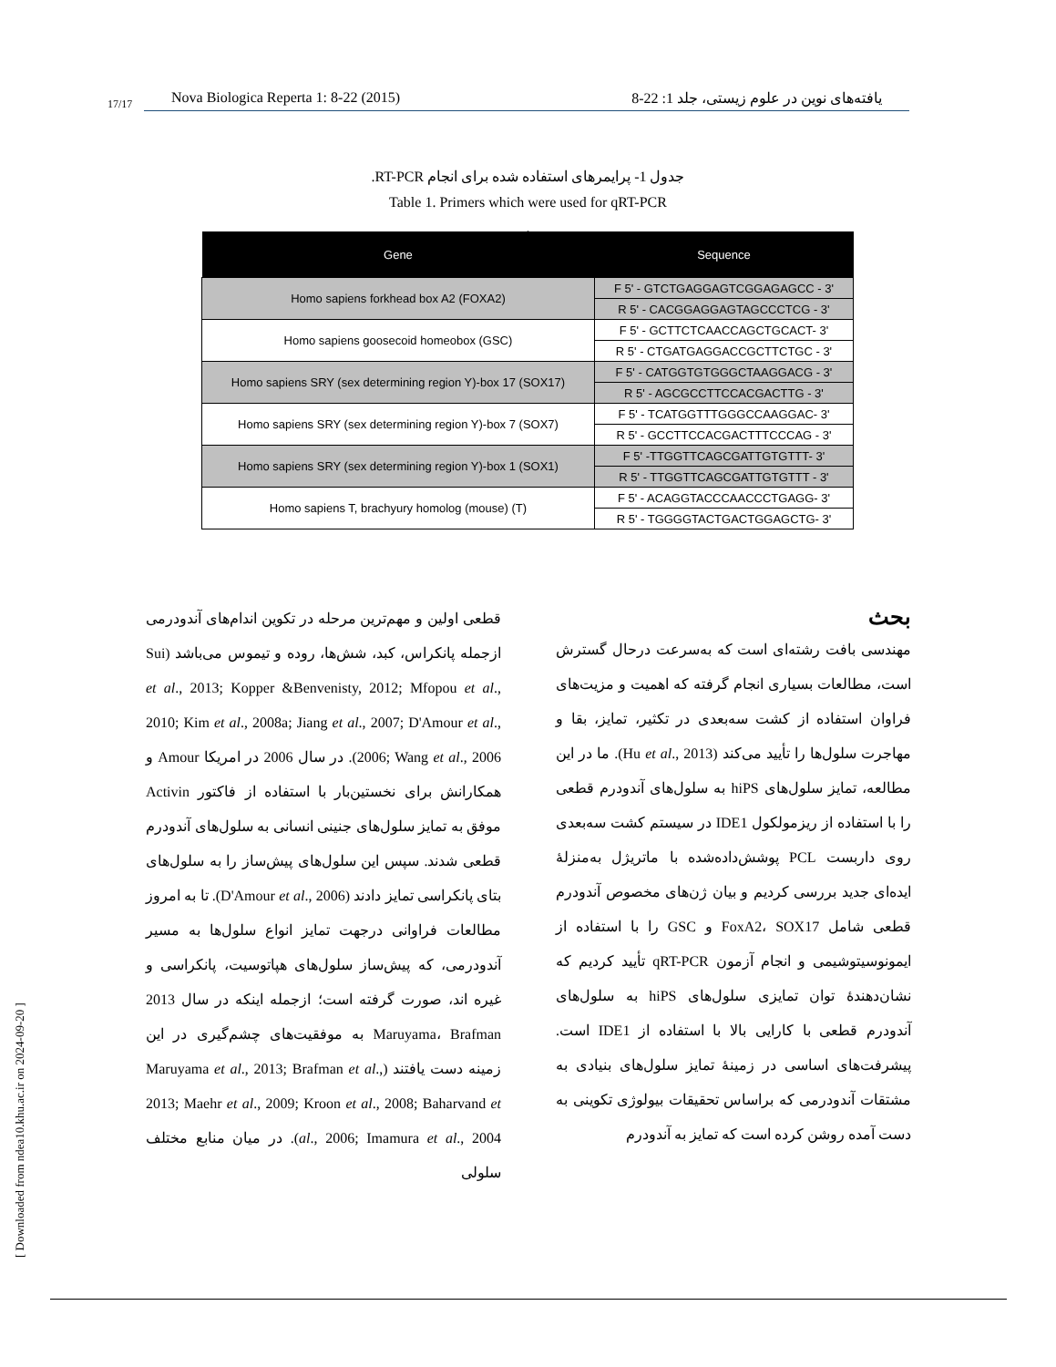17/17
Nova Biologica Reperta 1: 8-22 (2015) یافته‌های نوین در علوم زیستی، جلد 1: 22-8
جدول 1- پرایمرهای استفاده شده برای انجام RT-PCR.
Table 1. Primers which were used for qRT-PCR
.
| Gene | Sequence |
| --- | --- |
| Homo sapiens forkhead box A2 (FOXA2) | F 5' - GTCTGAGGAGTCGGAGAGCC - 3' |
| | R 5' - CACGGAGGAGTAGCCCTCG - 3' |
| Homo sapiens goosecoid homeobox (GSC) | F 5' - GCTTCTCAACCAGCTGCACT- 3' |
| | R 5' - CTGATGAGGACCGCTTCTGC - 3' |
| Homo sapiens SRY (sex determining region Y)-box 17 (SOX17) | F 5' - CATGGTGTGGGCTAAGGACG - 3' |
| | R 5' - AGCGCCTTCCACGACTTG - 3' |
| Homo sapiens SRY (sex determining region Y)-box 7 (SOX7) | F 5' - TCATGGTTTGGGCCAAGGAC- 3' |
| | R 5' - GCCTTCCACGACTTTCCCAG - 3' |
| Homo sapiens SRY (sex determining region Y)-box 1 (SOX1) | F 5' -TTGGTTCAGCGATTGTGTTT- 3' |
| | R 5' - TTGGTTCAGCGATTGTGTTT - 3' |
| Homo sapiens T, brachyury homolog (mouse) (T) | F 5' - ACAGGTACCCAACCCTGAGG- 3' |
| | R 5' - TGGGGTACTGACTGGAGCTG- 3' |
بحث
مهندسی بافت رشته‌ای است که به‌سرعت درحال گسترش است، مطالعات بسیاری انجام گرفته که اهمیت و مزیت‌های فراوان استفاده از کشت سه‌بعدی در تکثیر، تمایز، بقا و مهاجرت سلول‌ها را تأیید می‌کند (Hu et al., 2013). ما در این مطالعه، تمایز سلول‌های hiPS به سلول‌های آندودرم قطعی را با استفاده از ریزمولکول IDE1 در سیستم کشت سه‌بعدی روی داربست PCL پوشش‌داده‌شده با ماتریژل به‌منزلهٔ ایده‌ای جدید بررسی کردیم و بیان ژن‌های مخصوص آندودرم قطعی شامل FoxA2، SOX17 و GSC را با استفاده از ایمونوسیتوشیمی و انجام آزمون qRT-PCR تأیید کردیم که نشان‌دهندهٔ توان تمایزی سلول‌های hiPS به سلول‌های آندودرم قطعی با کارایی بالا با استفاده از IDE1 است. پیشرفت‌های اساسی در زمینهٔ تمایز سلول‌های بنیادی به مشتقات آندودرمی که براساس تحقیقات بیولوژی تکوینی به دست آمده روشن کرده است که تمایز به آندودرم
قطعی اولین و مهم‌ترین مرحله در تکوین اندام‌های آندودرمی ازجمله پانکراس، کبد، شش‌ها، روده و تیموس می‌باشد (Sui et al., 2013; Kopper &Benvenisty, 2012; Mfopou et al., 2010; Kim et al., 2008a; Jiang et al., 2007; D'Amour et al., 2006; Wang et al., 2006). در سال 2006 در امریکا Amour و همکارانش برای نخستین‌بار با استفاده از فاکتور Activin موفق به تمایز سلول‌های جنینی انسانی به سلول‌های آندودرم قطعی شدند. سپس این سلول‌های پیش‌ساز را به سلول‌های بتای پانکراسی تمایز دادند (D'Amour et al., 2006). تا به امروز مطالعات فراوانی درجهت تمایز انواع سلول‌ها به مسیر آندودرمی، که پیش‌ساز سلول‌های هپاتوسیت، پانکراسی و غیره اند، صورت گرفته است؛ ازجمله اینکه در سال 2013 Maruyama، Brafman به موفقیت‌های چشم‌گیری در این زمینه دست یافتند (Maruyama et al., 2013; Brafman et al., 2013; Maehr et al., 2009; Kroon et al., 2008; Baharvand et al., 2006; Imamura et al., 2004). در میان منابع مختلف سلولی
[ Downloaded from ndea10.khu.ac.ir on 2024-09-20 ]